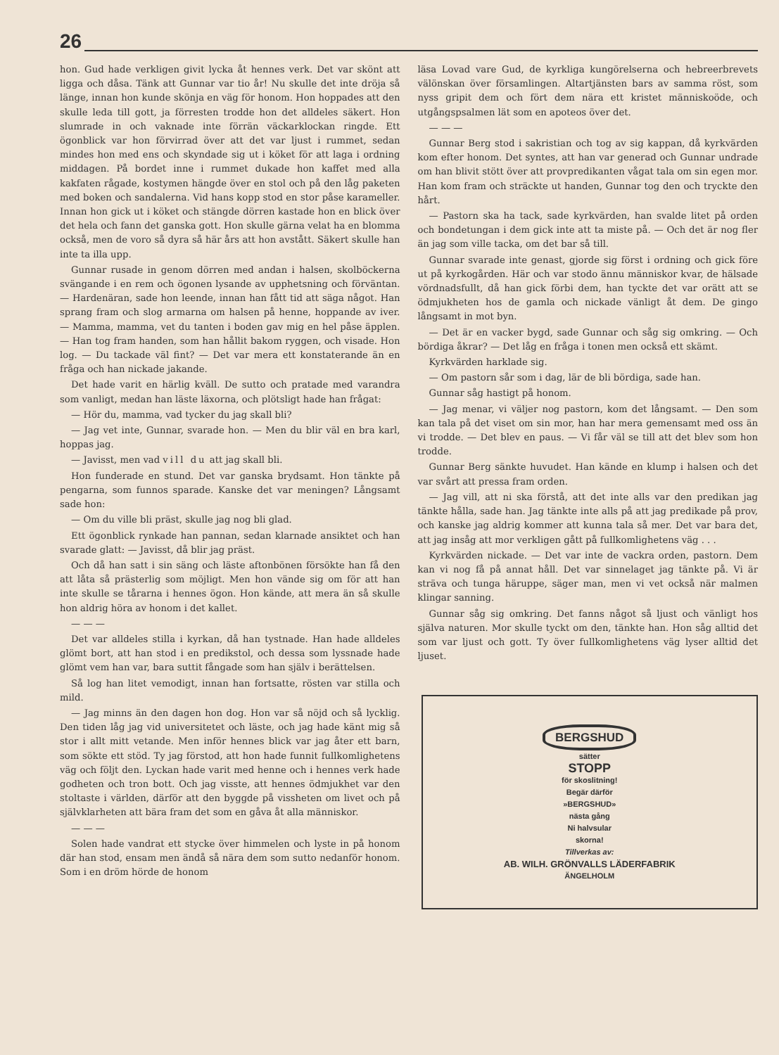26
hon. Gud hade verkligen givit lycka åt hennes verk. Det var skönt att ligga och dåsa. Tänk att Gunnar var tio år! Nu skulle det inte dröja så länge, innan hon kunde skönja en väg för honom. Hon hoppades att den skulle leda till gott, ja förresten trodde hon det alldeles säkert. Hon slumrade in och vaknade inte förrän väckarklockan ringde. Ett ögonblick var hon förvirrad över att det var ljust i rummet, sedan mindes hon med ens och skyndade sig ut i köket för att laga i ordning middagen. På bordet inne i rummet dukade hon kaffet med alla kakfaten rågade, kostymen hängde över en stol och på den låg paketen med boken och sandalerna. Vid hans kopp stod en stor påse karameller. Innan hon gick ut i köket och stängde dörren kastade hon en blick över det hela och fann det ganska gott. Hon skulle gärna velat ha en blomma också, men de voro så dyra så här års att hon avstått. Säkert skulle han inte ta illa upp.
Gunnar rusade in genom dörren med andan i halsen, skolböckerna svängande i en rem och ögonen lysande av upphetsning och förväntan. — Hardenäran, sade hon leende, innan han fått tid att säga något. Han sprang fram och slog armarna om halsen på henne, hoppande av iver. — Mamma, mamma, vet du tanten i boden gav mig en hel påse äpplen. — Han tog fram handen, som han hållit bakom ryggen, och visade. Hon log. — Du tackade väl fint? — Det var mera ett konstaterande än en fråga och han nickade jakande.
Det hade varit en härlig kväll. De sutto och pratade med varandra som vanligt, medan han läste läxorna, och plötsligt hade han frågat:
— Hör du, mamma, vad tycker du jag skall bli?
— Jag vet inte, Gunnar, svarade hon. — Men du blir väl en bra karl, hoppas jag.
— Javisst, men vad vill du att jag skall bli.
Hon funderade en stund. Det var ganska brydsamt. Hon tänkte på pengarna, som funnos sparade. Kanske det var meningen? Långsamt sade hon:
— Om du ville bli präst, skulle jag nog bli glad.
Ett ögonblick rynkade han pannan, sedan klarnade ansiktet och han svarade glatt: — Javisst, då blir jag präst.
Och då han satt i sin säng och läste aftonbönen försökte han få den att låta så prästerlig som möjligt. Men hon vände sig om för att han inte skulle se tårarna i hennes ögon. Hon kände, att mera än så skulle hon aldrig höra av honom i det kallet.
— — —
Det var alldeles stilla i kyrkan, då han tystnade. Han hade alldeles glömt bort, att han stod i en predikstol, och dessa som lyssnade hade glömt vem han var, bara suttit fångade som han själv i berättelsen.
Så log han litet vemodigt, innan han fortsatte, rösten var stilla och mild.
— Jag minns än den dagen hon dog. Hon var så nöjd och så lycklig. Den tiden låg jag vid universitetet och läste, och jag hade känt mig så stor i allt mitt vetande. Men inför hennes blick var jag åter ett barn, som sökte ett stöd. Ty jag förstod, att hon hade funnit fullkomlighetens väg och följt den. Lyckan hade varit med henne och i hennes verk hade godheten och tron bott. Och jag visste, att hennes ödmjukhet var den stoltaste i världen, därför att den byggde på vissheten om livet och på självklarheten att bära fram det som en gåva åt alla människor.
— — —
Solen hade vandrat ett stycke över himmelen och lyste in på honom där han stod, ensam men ändå så nära dem som sutto nedanför honom. Som i en dröm hörde de honom
läsa Lovad vare Gud, de kyrkliga kungörelserna och hebreerbrevets välönskan över församlingen. Altartjänsten bars av samma röst, som nyss gripit dem och fört dem nära ett kristet människoöde, och utgångspsalmen lät som en apoteos över det.
— — —
Gunnar Berg stod i sakristian och tog av sig kappan, då kyrkvärden kom efter honom. Det syntes, att han var generad och Gunnar undrade om han blivit stött över att provpredikanten vågat tala om sin egen mor. Han kom fram och sträckte ut handen, Gunnar tog den och tryckte den hårt.
— Pastorn ska ha tack, sade kyrkvärden, han svalde litet på orden och bondetungan i dem gick inte att ta miste på. — Och det är nog fler än jag som ville tacka, om det bar så till.
Gunnar svarade inte genast, gjorde sig först i ordning och gick före ut på kyrkogården. Här och var stodo ännu människor kvar, de hälsade vördnadsfullt, då han gick förbi dem, han tyckte det var orätt att se ödmjukheten hos de gamla och nickade vänligt åt dem. De gingo långsamt in mot byn.
— Det är en vacker bygd, sade Gunnar och såg sig omkring. — Och bördiga åkrar? — Det låg en fråga i tonen men också ett skämt.
Kyrkvärden harklade sig.
— Om pastorn sår som i dag, lär de bli bördiga, sade han.
Gunnar såg hastigt på honom.
— Jag menar, vi väljer nog pastorn, kom det långsamt. — Den som kan tala på det viset om sin mor, han har mera gemensamt med oss än vi trodde. — Det blev en paus. — Vi får väl se till att det blev som hon trodde.
Gunnar Berg sänkte huvudet. Han kände en klump i halsen och det var svårt att pressa fram orden.
— Jag vill, att ni ska förstå, att det inte alls var den predikan jag tänkte hålla, sade han. Jag tänkte inte alls på att jag predikade på prov, och kanske jag aldrig kommer att kunna tala så mer. Det var bara det, att jag insåg att mor verkligen gått på fullkomlighetens väg . . .
Kyrkvärden nickade. — Det var inte de vackra orden, pastorn. Dem kan vi nog få på annat håll. Det var sinnelaget jag tänkte på. Vi är sträva och tunga häruppe, säger man, men vi vet också när malmen klingar sanning.
Gunnar såg sig omkring. Det fanns något så ljust och vänligt hos själva naturen. Mor skulle tyckt om den, tänkte han. Hon såg alltid det som var ljust och gott. Ty över fullkomlighetens väg lyser alltid det ljuset.
BERGSHUD
sätter
STOPP
för skoslitning!
Begär därför
»BERGSHUD»
nästa gång
Ni halvsular
skorna!
Tillverkas av:
AB. WILH. GRÖNVALLS LÄDERFABRIK
ÄNGELHOLM